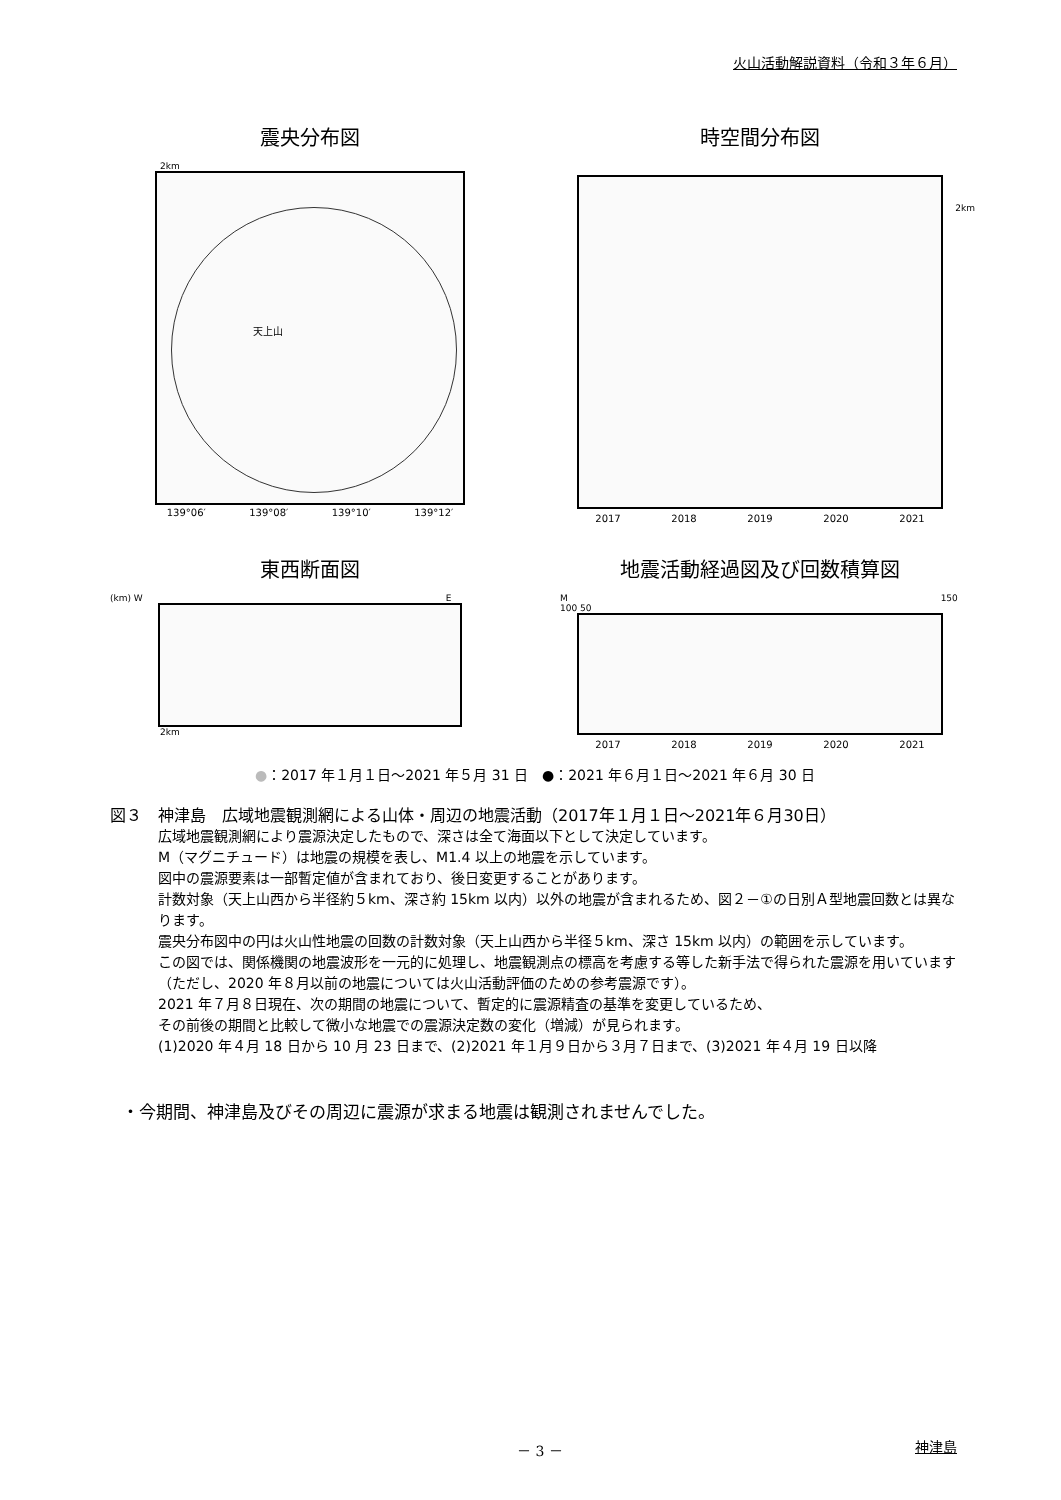火山活動解説資料（令和３年６月）
震央分布図
2km
天上山
139°06′ 139°08′ 139°10′ 139°12′
時空間分布図
2km
2017 2018 2019 2020 2021
東西断面図
(km) W E
2km
地震活動経過図及び回数積算図
M 150 100 50
2017 2018 2019 2020 2021
●：2017 年１月１日～2021 年５月 31 日　●：2021 年６月１日～2021 年６月 30 日
図３　神津島　広域地震観測網による山体・周辺の地震活動（2017年１月１日～2021年６月30日）
広域地震観測網により震源決定したもので、深さは全て海面以下として決定しています。
M（マグニチュード）は地震の規模を表し、M1.4 以上の地震を示しています。
図中の震源要素は一部暫定値が含まれており、後日変更することがあります。
計数対象（天上山西から半径約５km、深さ約 15km 以内）以外の地震が含まれるため、図２－①の日別Ａ型地震回数とは異なります。
震央分布図中の円は火山性地震の回数の計数対象（天上山西から半径５km、深さ 15km 以内）の範囲を示しています。
この図では、関係機関の地震波形を一元的に処理し、地震観測点の標高を考慮する等した新手法で得られた震源を用いています（ただし、2020 年８月以前の地震については火山活動評価のための参考震源です）。
2021 年７月８日現在、次の期間の地震について、暫定的に震源精査の基準を変更しているため、
その前後の期間と比較して微小な地震での震源決定数の変化（増減）が見られます。
(1)2020 年４月 18 日から 10 月 23 日まで、(2)2021 年１月９日から３月７日まで、(3)2021 年４月 19 日以降
・今期間、神津島及びその周辺に震源が求まる地震は観測されませんでした。
－ 3 － 神津島